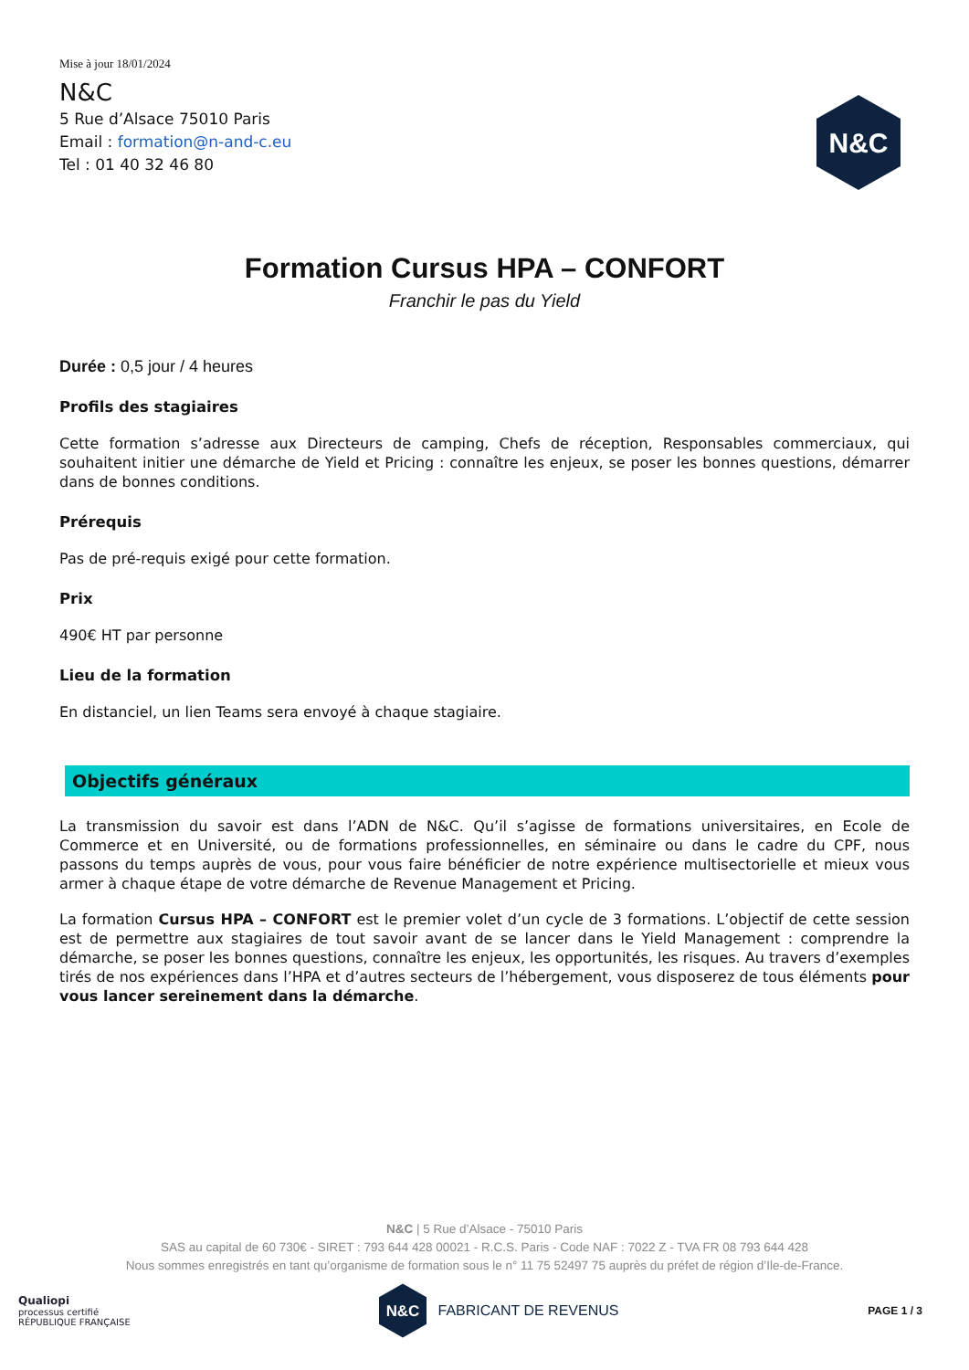Mise à jour 18/01/2024
N&C
5 Rue d’Alsace 75010 Paris
Email : formation@n-and-c.eu
Tel : 01 40 32 46 80
N&C
Formation Cursus HPA – CONFORT
Franchir le pas du Yield
Durée : 0,5 jour / 4 heures
Profils des stagiaires
Cette formation s’adresse aux Directeurs de camping, Chefs de réception, Responsables commerciaux, qui souhaitent initier une démarche de Yield et Pricing : connaître les enjeux, se poser les bonnes questions, démarrer dans de bonnes conditions.
Prérequis
Pas de pré-requis exigé pour cette formation.
Prix
490€ HT par personne
Lieu de la formation
En distanciel, un lien Teams sera envoyé à chaque stagiaire.
Objectifs généraux
La transmission du savoir est dans l’ADN de N&C. Qu’il s’agisse de formations universitaires, en Ecole de Commerce et en Université, ou de formations professionnelles, en séminaire ou dans le cadre du CPF, nous passons du temps auprès de vous, pour vous faire bénéficier de notre expérience multisectorielle et mieux vous armer à chaque étape de votre démarche de Revenue Management et Pricing.
La formation Cursus HPA – CONFORT est le premier volet d’un cycle de 3 formations. L’objectif de cette session est de permettre aux stagiaires de tout savoir avant de se lancer dans le Yield Management : comprendre la démarche, se poser les bonnes questions, connaître les enjeux, les opportunités, les risques. Au travers d’exemples tirés de nos expériences dans l’HPA et d’autres secteurs de l’hébergement, vous disposerez de tous éléments pour vous lancer sereinement dans la démarche.
N&C | 5 Rue d’Alsace - 75010 Paris
SAS au capital de 60 730€ - SIRET : 793 644 428 00021 - R.C.S. Paris - Code NAF : 7022 Z - TVA FR 08 793 644 428
Nous sommes enregistrés en tant qu’organisme de formation sous le n° 11 75 52497 75 auprès du préfet de région d’Ile-de-France.
Qualiopi
processus certifié
RÉPUBLIQUE FRANÇAISE
N&C
FABRICANT DE REVENUS
PAGE 1 / 3